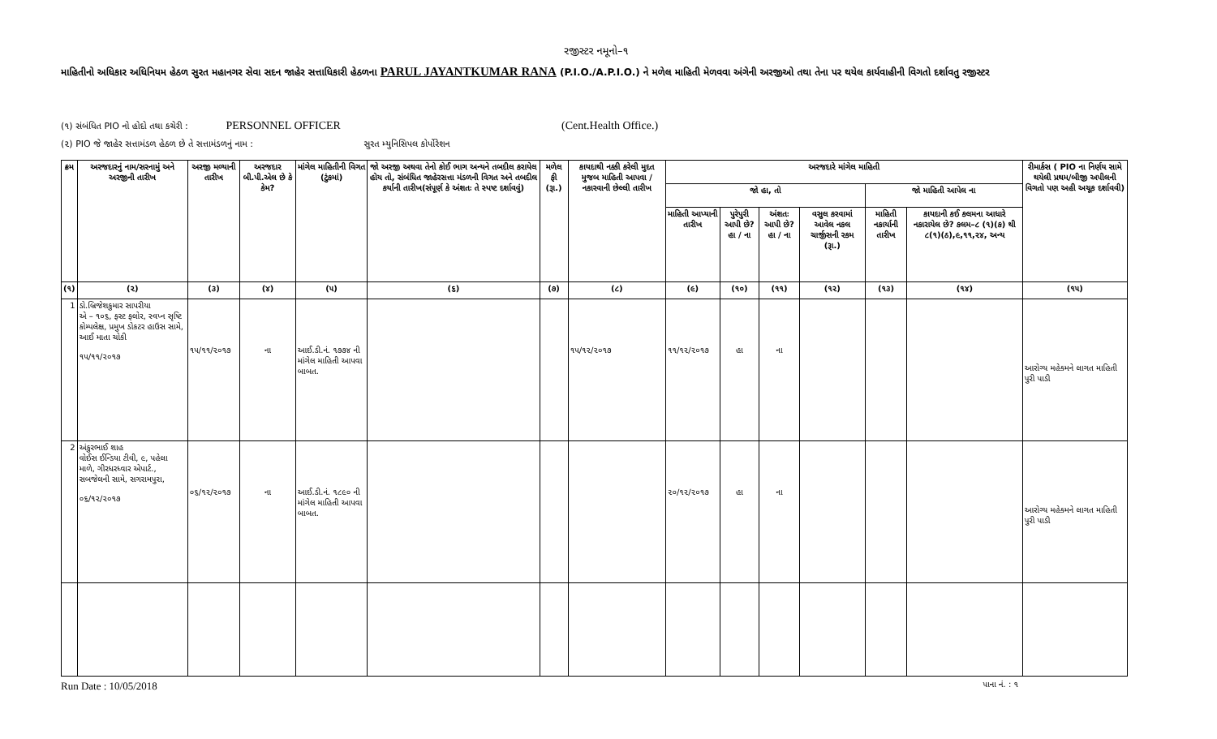રજીસ્ટર નમૂનો–૧
માહિતીનો અધિકાર અધિનિયમ હેઠળ સુરત મહાનગર સેવા સદન જાહેર સત્તાધિકારી હેઠળના PARUL JAYANTKUMAR RANA (P.I.O./A.P.I.O.) ને મળેલ માહિતી મેળવવા અંગેની અરજીઓ તથા તેના પર થયેલ કાર્યવાહીની વિગતો દર્શાવતુ રજીસ્ટર
(૧) સંબંધિત PIO નો હોદો તથા કચેરી : PERSONNEL OFFICER (Cent.Health Office.)
(૨) PIO જે જાહેર સત્તામંડળ હેઠળ છે તે સત્તામંડળનું નામ : સુરત મ્યુનિસિપલ કોર્પોરેશન
| ક્રમ | અરજદારનું નામ/સરનામું અને અરજીની તારીખ | અરજી મળ્યાની તારીખ | અરજદાર બી.પી.એલ છે કે કેમ? | માંગેલ માહિતીની વિગત (ટુંકમાં) | જો અરજી અથવા તેનો કોઈ ભાગ અન્યને તબદીલ કરાયેલ હોય તો, સંબંધિત જાહેરસત્તા મંડળની વિગત અને તબદીલ કર્યાની તારીખ(સંપૂર્ણ કે અંશતઃ તે સ્પષ્ટ દર્શાવવું) | મળેલ ફી (રૂા.) | કાયદાથી નક્કી કરેલી મુદત મુજબ માહિતી આપવા / નકારવાની છેલ્લી તારીખ | અરજદારે માંગેલ માહિતી | | | | | | રીમાર્કસ ( PIO ના નિર્ણય સામે થયેલી પ્રથમ/બીજી અપીલની વિગતો પણ અહી અચૂક દર્શાવવી) |
| --- | --- | --- | --- | --- | --- | --- | --- | --- | --- | --- | --- | --- | --- | --- |
| | | | | | | | | જો હા, તો | | | | જો માહિતી આપેલ ના | | |
| | | | | | | | | માહિતી આપ્યાની તારીખ | પુરેપુરી આપી છે? હા / ના | અંશતઃ આપી છે? હા / ના | વસુલ કરવામાં આવેલ નકલ ચાર્જીસની રકમ (રૂા.) | માહિતી નકાર્યાની તારીખ | કાયદાની કઈ કલમના આધારે નકારાયેલ છે? કલમ–૮ (૧)(ક) થી ૮(૧)(ઠ),૯,૧૧,૨૪, અન્ય | |
| (૧) | (૨) | (૩) | (૪) | (૫) | (૬) | (૭) | (૮) | (૯) | (૧૦) | (૧૧) | (૧૨) | (૧૩) | (૧૪) | (૧૫) |
| 1 | ડો.બ્રિજેશકુમાર સાપરીયા એ – ૧૦૬, ફસ્ટ ફલોર, સ્વપ્ન સૃષ્ટિ કોમ્પલેક્ષ, પ્રમુખ ડોકટર હાઉસ સામે, આઈ માતા ચોકી ૧૫/૧૧/૨૦૧૭ | ૧૫/૧૧/૨૦૧૭ | ના | આઈ.ડી.નં. ૧૭૭૪ ની માંગેલ માહિતી આપવા બાબત. | | | ૧૫/૧૨/૨૦૧૭ | ૧૧/૧૨/૨૦૧૭ | હા | ના | | | | આરોગ્ય મહેકમને લાગત માહિતી પુરી પાડી |
| 2 | અંકુરભાઈ શાહ વોઈસ ઈન્ડિયા ટીવી, ૯, પહેલા માળે, ગીરધરધ્વાર એપાર્ટ., સબજેલની સામે, સગરામપુરા, ૦૬/૧૨/૨૦૧૭ | ૦૬/૧૨/૨૦૧૭ | ના | આઈ.ડી.નં. ૧૮૯૦ ની માંગેલ માહિતી આપવા બાબત. | | | | ૨૦/૧૨/૨૦૧૭ | હા | ના | | | | આરોગ્ય મહેકમને લાગત માહિતી પુરી પાડી |
Run Date : 10/05/2018 પાના નં. : ૧